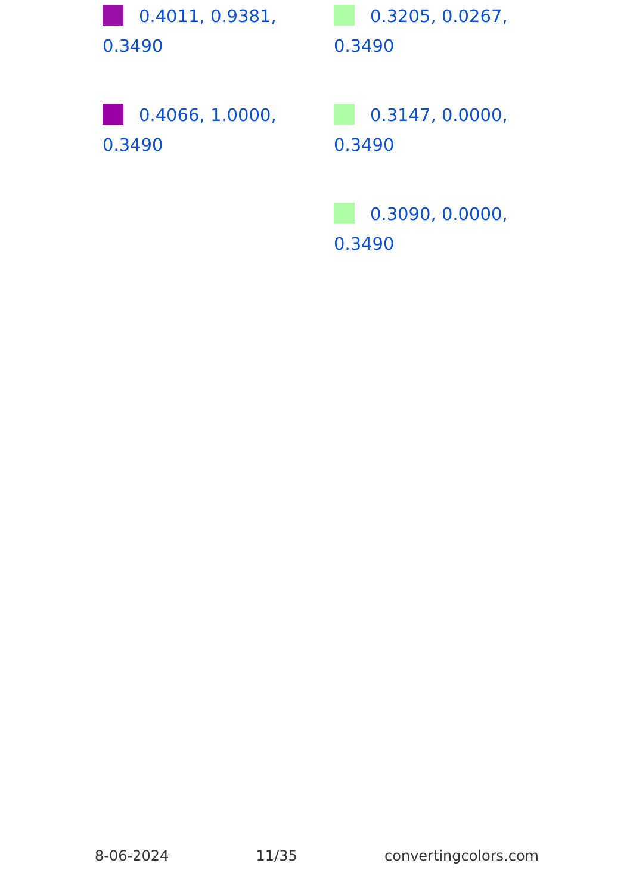0.4011, 0.9381,
0.3490
0.3205, 0.0267,
0.3490
0.4066, 1.0000,
0.3490
0.3147, 0.0000,
0.3490
0.3090, 0.0000,
0.3490
8-06-2024 11/35 convertingcolors.com